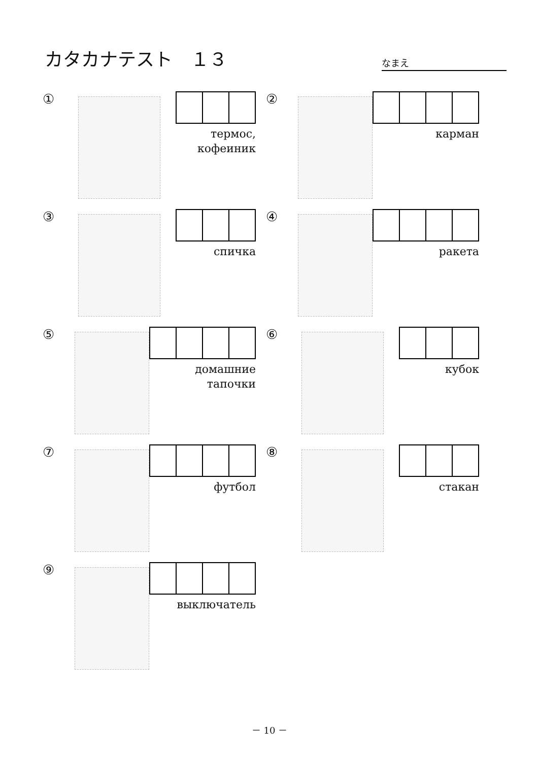カタカナテスト　１３
なまえ
①
термос,
кофеиник
②
карман
③
спичка
④
ракета
⑤
домашние тапочки
⑥
кубок
⑦
футбол
⑧
стакан
⑨
выключатель
－ 10 －